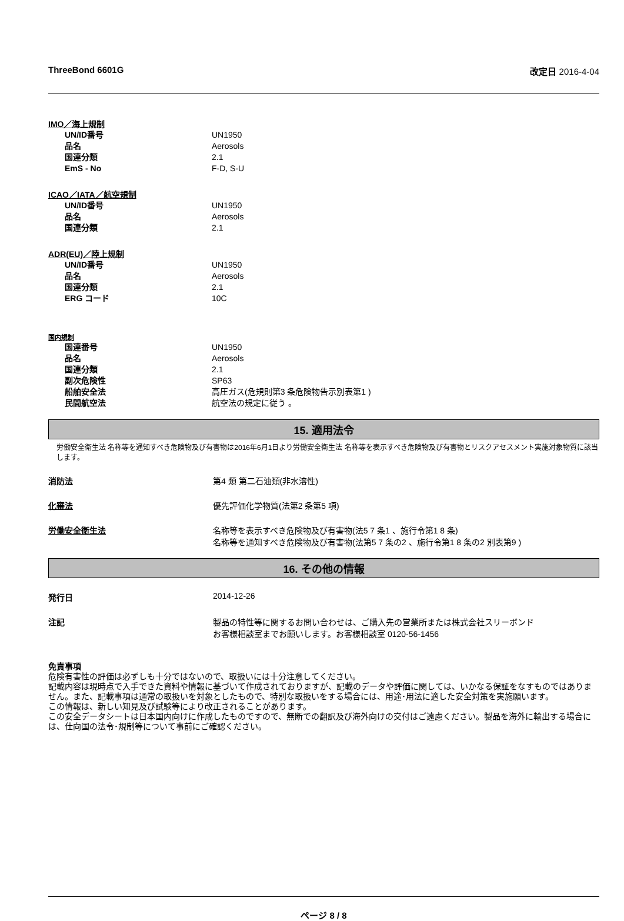ThreeBond 6601G 改定日 2016-4-04
IMO／海上規制
| UN/ID番号 | UN1950 |
| 品名 | Aerosols |
| 国連分類 | 2.1 |
| EmS - No | F-D, S-U |
ICAO／IATA／航空規制
| UN/ID番号 | UN1950 |
| 品名 | Aerosols |
| 国連分類 | 2.1 |
ADR(EU)／陸上規制
| UN/ID番号 | UN1950 |
| 品名 | Aerosols |
| 国連分類 | 2.1 |
| ERG コード | 10C |
国内規制
| 国連番号 | UN1950 |
| 品名 | Aerosols |
| 国連分類 | 2.1 |
| 副次危険性 | SP63 |
| 船舶安全法 | 高圧ガス(危規則第3 条危険物告示別表第1 ) |
| 民間航空法 | 航空法の規定に従う 。 |
15. 適用法令
労働安全衛生法 名称等を通知すべき危険物及び有害物は2016年6月1日より労働安全衛生法 名称等を表示すべき危険物及び有害物とリスクアセスメント実施対象物質に該当します。
消防法 第4 類 第二石油類(非水溶性)
化審法 優先評価化学物質(法第2 条第5 項)
労働安全衛生法 名称等を表示すべき危険物及び有害物(法5 7 条1 、施行令第1 8 条)
名称等を通知すべき危険物及び有害物(法第5 7 条の2 、施行令第1 8 条の2 別表第9 )
16. その他の情報
発行日 2014-12-26
注記 製品の特性等に関するお問い合わせは、ご購入先の営業所または株式会社スリーボンド
お客様相談室までお願いします。お客様相談室 0120-56-1456
免責事項
危険有害性の評価は必ずしも十分ではないので、取扱いには十分注意してください。
記載内容は現時点で入手できた資料や情報に基づいて作成されておりますが、記載のデータや評価に関しては、いかなる保証をなすものではありません。また、記載事項は通常の取扱いを対象としたもので、特別な取扱いをする場合には、用途･用法に適した安全対策を実施願います。
この情報は、新しい知見及び試験等により改正されることがあります。
この安全データシートは日本国内向けに作成したものですので、無断での翻訳及び海外向けの交付はご遠慮ください。製品を海外に輸出する場合には、仕向国の法令･規制等について事前にご確認ください。
ページ 8 / 8